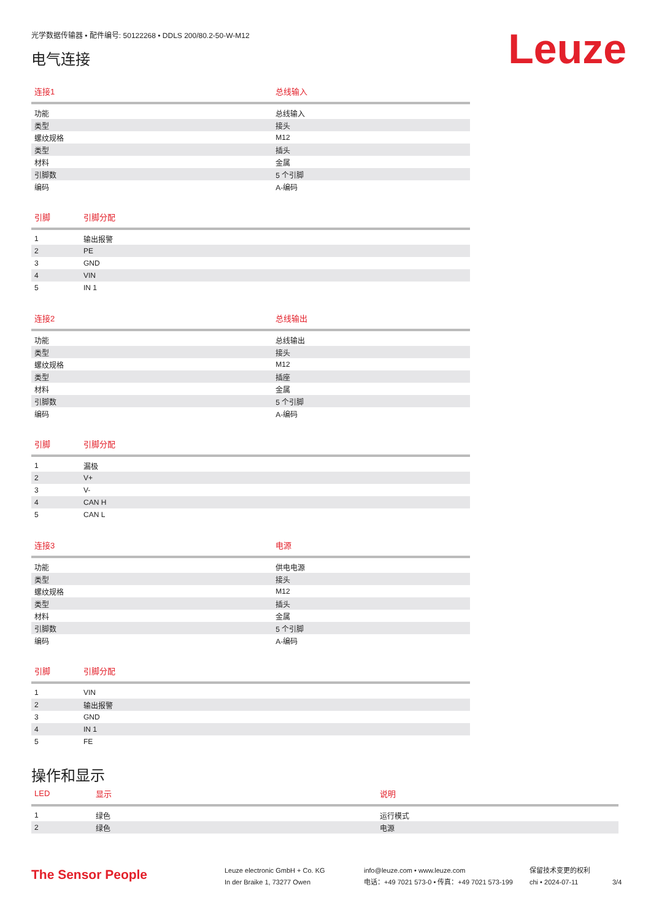光学数据传输器 • 配件编号: 50122268 • DDLS 200/80.2-50-W-M12
电气连接
Leuze
| 连接1 | 总线输入 |
| --- | --- |
| 功能 | 总线输入 |
| 类型 | 接头 |
| 螺纹规格 | M12 |
| 类型 | 插头 |
| 材料 | 金属 |
| 引脚数 | 5 个引脚 |
| 编码 | A-编码 |
| 引脚 | 引脚分配 |
| --- | --- |
| 1 | 输出报警 |
| 2 | PE |
| 3 | GND |
| 4 | VIN |
| 5 | IN 1 |
| 连接2 | 总线输出 |
| --- | --- |
| 功能 | 总线输出 |
| 类型 | 接头 |
| 螺纹规格 | M12 |
| 类型 | 插座 |
| 材料 | 金属 |
| 引脚数 | 5 个引脚 |
| 编码 | A-编码 |
| 引脚 | 引脚分配 |
| --- | --- |
| 1 | 漏极 |
| 2 | V+ |
| 3 | V- |
| 4 | CAN H |
| 5 | CAN L |
| 连接3 | 电源 |
| --- | --- |
| 功能 | 供电电源 |
| 类型 | 接头 |
| 螺纹规格 | M12 |
| 类型 | 插头 |
| 材料 | 金属 |
| 引脚数 | 5 个引脚 |
| 编码 | A-编码 |
| 引脚 | 引脚分配 |
| --- | --- |
| 1 | VIN |
| 2 | 输出报警 |
| 3 | GND |
| 4 | IN 1 |
| 5 | FE |
操作和显示
| LED | 显示 | 说明 |
| --- | --- | --- |
| 1 | 绿色 | 运行模式 |
| 2 | 绿色 | 电源 |
The Sensor People
Leuze electronic GmbH + Co. KG
In der Braike 1, 73277 Owen
info@leuze.com • www.leuze.com
电话：+49 7021 573-0 • 传真：+49 7021 573-199
保留技术变更的权利
chi • 2024-07-11
3/4